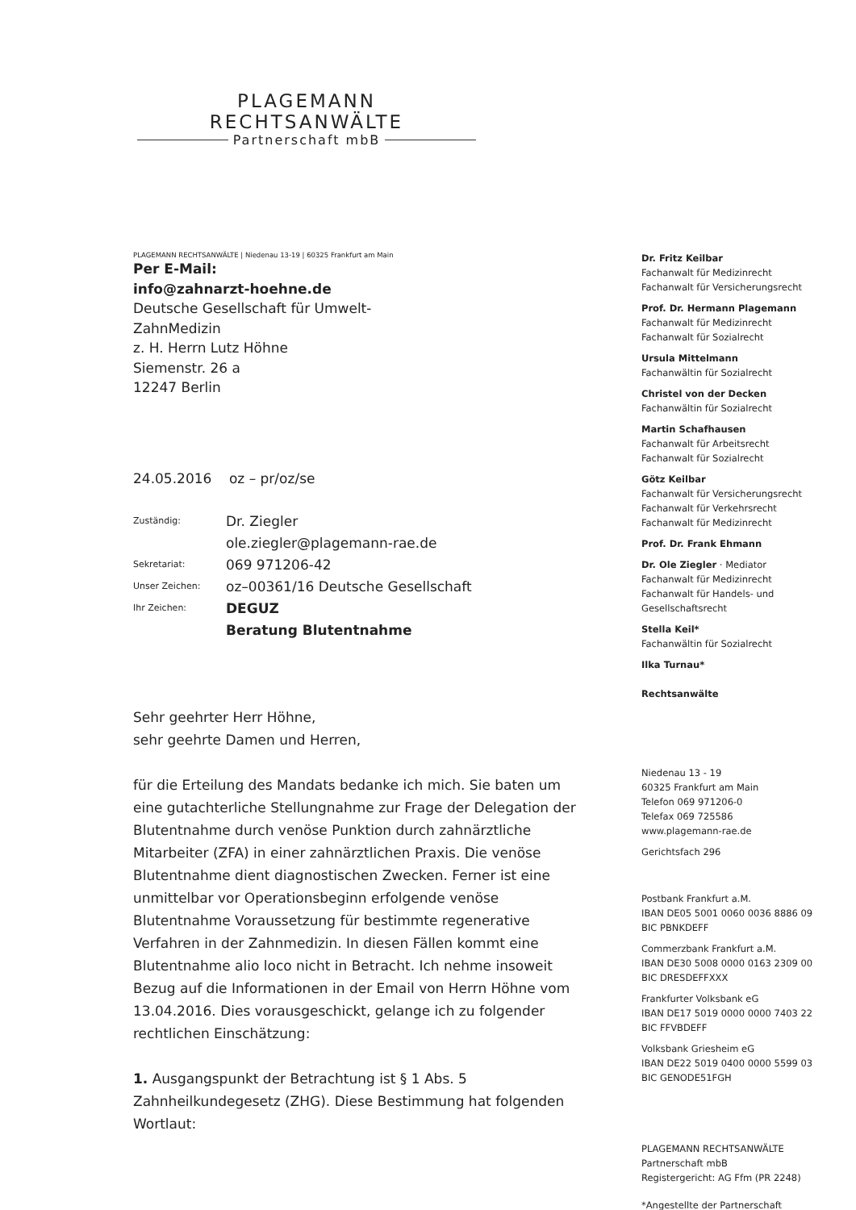PLAGEMANN RECHTSANWÄLTE
Partnerschaft mbB
PLAGEMANN RECHTSANWÄLTE | Niedenau 13-19 | 60325 Frankfurt am Main
Per E-Mail:
info@zahnarzt-hoehne.de
Deutsche Gesellschaft für Umwelt-
ZahnMedizin
z. H. Herrn Lutz Höhne
Siemenstr. 26 a
12247 Berlin
24.05.2016 oz – pr/oz/se
| Zuständig: | Dr. Ziegler ole.ziegler@plagemann-rae.de |
| Sekretariat: | 069 971206-42 |
| Unser Zeichen: | oz–00361/16 Deutsche Gesellschaft |
| Ihr Zeichen: | DEGUZ Beratung Blutentnahme |
Sehr geehrter Herr Höhne,
sehr geehrte Damen und Herren,
für die Erteilung des Mandats bedanke ich mich. Sie baten um eine gutachterliche Stellungnahme zur Frage der Delegation der Blutentnahme durch venöse Punktion durch zahnärztliche Mitarbeiter (ZFA) in einer zahnärztlichen Praxis. Die venöse Blutentnahme dient diagnostischen Zwecken. Ferner ist eine unmittelbar vor Operationsbeginn erfolgende venöse Blutentnahme Voraussetzung für bestimmte regenerative Verfahren in der Zahnmedizin. In diesen Fällen kommt eine Blutentnahme alio loco nicht in Betracht. Ich nehme insoweit Bezug auf die Informationen in der Email von Herrn Höhne vom 13.04.2016. Dies vorausgeschickt, gelange ich zu folgender rechtlichen Einschätzung:
1. Ausgangspunkt der Betrachtung ist § 1 Abs. 5 Zahnheilkundegesetz (ZHG). Diese Bestimmung hat folgenden Wortlaut:
Dr. Fritz Keilbar
Fachanwalt für Medizinrecht
Fachanwalt für Versicherungsrecht
Prof. Dr. Hermann Plagemann
Fachanwalt für Medizinrecht
Fachanwalt für Sozialrecht
Ursula Mittelmann
Fachanwältin für Sozialrecht
Christel von der Decken
Fachanwältin für Sozialrecht
Martin Schafhausen
Fachanwalt für Arbeitsrecht
Fachanwalt für Sozialrecht
Götz Keilbar
Fachanwalt für Versicherungsrecht
Fachanwalt für Verkehrsrecht
Fachanwalt für Medizinrecht
Prof. Dr. Frank Ehmann
Dr. Ole Ziegler · Mediator
Fachanwalt für Medizinrecht
Fachanwalt für Handels- und Gesellschaftsrecht
Stella Keil*
Fachanwältin für Sozialrecht
Ilka Turnau*
Rechtsanwälte
Niedenau 13 - 19
60325 Frankfurt am Main
Telefon 069 971206-0
Telefax 069 725586
www.plagemann-rae.de
Gerichtsfach 296
Postbank Frankfurt a.M.
IBAN DE05 5001 0060 0036 8886 09
BIC PBNKDEFF
Commerzbank Frankfurt a.M.
IBAN DE30 5008 0000 0163 2309 00
BIC DRESDEFFXXX
Frankfurter Volksbank eG
IBAN DE17 5019 0000 0000 7403 22
BIC FFVBDEFF
Volksbank Griesheim eG
IBAN DE22 5019 0400 0000 5599 03
BIC GENODE51FGH
PLAGEMANN RECHTSANWÄLTE
Partnerschaft mbB
Registergericht: AG Ffm (PR 2248)
*Angestellte der Partnerschaft